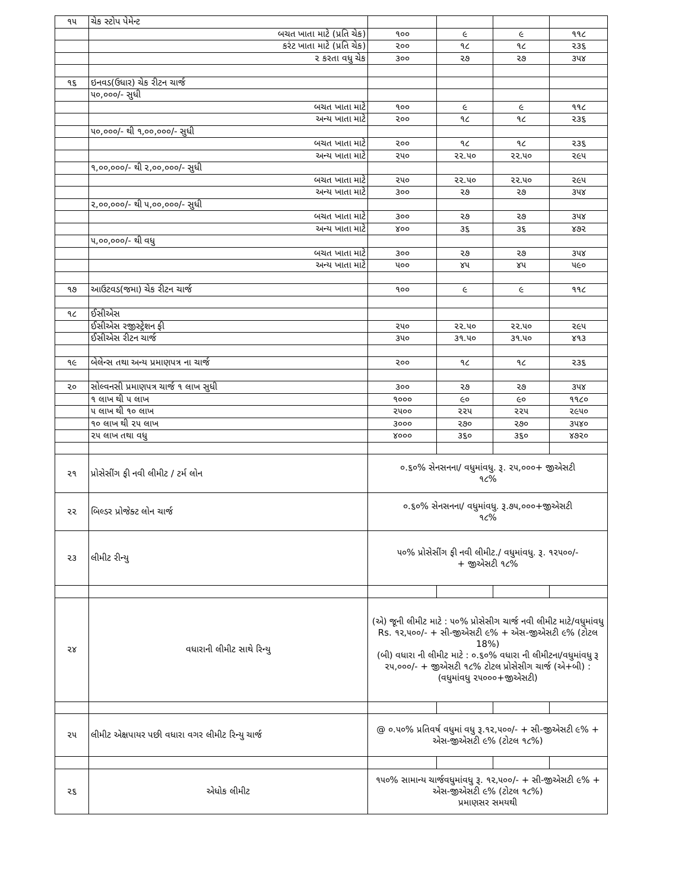| ૧૫ | ચેક સ્ટોપ પેમેન્ટ | | | | |
| | બચત ખાતા માટે (પ્રતિ ચેક) | ૧૦૦ | ૯ | ૯ | ૧૧૮ |
| | કરંટ ખાતા માટે (પ્રતિ ચેક) | ૨૦૦ | ૧૮ | ૧૮ | ૨૩૬ |
| | ૨ કરતા વધુ ચેક | ૩૦૦ | ૨૭ | ૨૭ | ૩૫૪ |
| ૧૬ | ઇનવડ(ઉધાર) ચેક રીટન ચાર્જ | | | | |
| | ૫૦,૦૦૦/- સુધી | | | | |
| | બચત ખાતા માટે | ૧૦૦ | ૯ | ૯ | ૧૧૮ |
| | અન્ય ખાતા માટે | ૨૦૦ | ૧૮ | ૧૮ | ૨૩૬ |
| | ૫૦,૦૦૦/- થી ૧,૦૦,૦૦૦/- સુધી | | | | |
| | બચત ખાતા માટે | ૨૦૦ | ૧૮ | ૧૮ | ૨૩૬ |
| | અન્ય ખાતા માટે | ૨૫૦ | ૨૨.૫૦ | ૨૨.૫૦ | ૨૯૫ |
| | ૧,૦૦,૦૦૦/- થી ૨,૦૦,૦૦૦/- સુધી | | | | |
| | બચત ખાતા માટે | ૨૫૦ | ૨૨.૫૦ | ૨૨.૫૦ | ૨૯૫ |
| | અન્ય ખાતા માટે | ૩૦૦ | ૨૭ | ૨૭ | ૩૫૪ |
| | ૨,૦૦,૦૦૦/- થી ૫,૦૦,૦૦૦/- સુધી | | | | |
| | બચત ખાતા માટે | ૩૦૦ | ૨૭ | ૨૭ | ૩૫૪ |
| | અન્ય ખાતા માટે | ૪૦૦ | ૩૬ | ૩૬ | ૪૭૨ |
| | ૫,૦૦,૦૦૦/- થી વધુ | | | | |
| | બચત ખાતા માટે | ૩૦૦ | ૨૭ | ૨૭ | ૩૫૪ |
| | અન્ય ખાતા માટે | ૫૦૦ | ૪૫ | ૪૫ | ૫૯૦ |
| ૧૭ | આઉટવડ(જમા) ચેક રીટન ચાર્જ | ૧૦૦ | ૯ | ૯ | ૧૧૮ |
| ૧૮ | ઈસીએસ | | | | |
| | ઈસીએસ રજીસ્ટ્રેશન ફી | ૨૫૦ | ૨૨.૫૦ | ૨૨.૫૦ | ૨૯૫ |
| | ઈસીએસ રીટન ચાર્જ | ૩૫૦ | ૩૧.૫૦ | ૩૧.૫૦ | ૪૧૩ |
| ૧૯ | બેલેન્સ તથા અન્ય પ્રમાણપત્ર ના ચાર્જ | ૨૦૦ | ૧૮ | ૧૮ | ૨૩૬ |
| ૨૦ | સોલ્વનસી પ્રમાણપત્ર ચાર્જ ૧ લાખ સુધી | ૩૦૦ | ૨૭ | ૨૭ | ૩૫૪ |
| | ૧ લાખ થી ૫ લાખ | ૧૦૦૦ | ૯૦ | ૯૦ | ૧૧૮૦ |
| | ૫ લાખ થી ૧૦ લાખ | ૨૫૦૦ | ૨૨૫ | ૨૨૫ | ૨૯૫૦ |
| | ૧૦ લાખ થી ૨૫ લાખ | ૩૦૦૦ | ૨૭૦ | ૨૭૦ | ૩૫૪૦ |
| | ૨૫ લાખ તથા વધુ | ૪૦૦૦ | ૩૬૦ | ૩૬૦ | ૪૭૨૦ |
| ૨૧ | પ્રોસેસીંગ ફી નવી લીમીટ / ટર્મ લોન | ૦.૬૦% સેનસનના/ વધુમાંવધુ. રૂ. ૨૫,૦૦૦+ જીએસટી ૧૮% | | | |
| ૨૨ | બિલ્ડર પ્રોજેક્ટ લોન ચાર્જ | ૦.૬૦% સેનસનના/ વધુમાંવધુ. રૂ.૭૫,૦૦૦+જીએસટી ૧૮% | | | |
| ૨૩ | લીમીટ રીન્યુ | ૫૦% પ્રોસેસીંગ ફી નવી લીમીટ./ વધુમાંવધુ. રૂ. ૧૨૫૦૦/- + જીએસટી ૧૮% | | | |
| ૨૪ | વધારાની લીમીટ સાથે રિન્યુ | (એ) જૂની લીમીટ માટે : ૫૦% પ્રોસેસીગ ચાર્જ નવી લીમીટ માટે/વધુમાંવધુ Rs. ૧૨,૫૦૦/- + સી-જીએસટી ૯% + એસ-જીએસટી ૯% (ટોટલ 18%) (બી) વધારા ની લીમીટ માટે : ૦.૬૦% વધારા ની લીમીટના/વધુમાંવધુ રૂ ૨૫,૦૦૦/- + જીએસટી ૧૮% ટોટલ પ્રોસેસીગ ચાર્જ (એ+બી) : (વધુમાંવધુ ૨૫૦૦૦+જીએસટી) | | | |
| ૨૫ | લીમીટ એક્ષપાયર પછી વધારા વગર લીમીટ રિન્યુ ચાર્જ | @ ૦.૫૦% પ્રતિવર્ષ વધુમાં વધુ રૂ.૧૨,૫૦૦/- + સી-જીએસટી ૯% + એસ-જીએસટી ૯% (ટોટલ ૧૮%) | | | |
| ૨૬ | એધોક લીમીટ | ૧૫૦% સામાન્ય ચાર્જવધુમાંવધુ રૂ. ૧૨,૫૦૦/- + સી-જીએસટી ૯% + એસ-જીએસટી ૯% (ટોટલ ૧૮%) પ્રમાણસર સમયથી | | | |